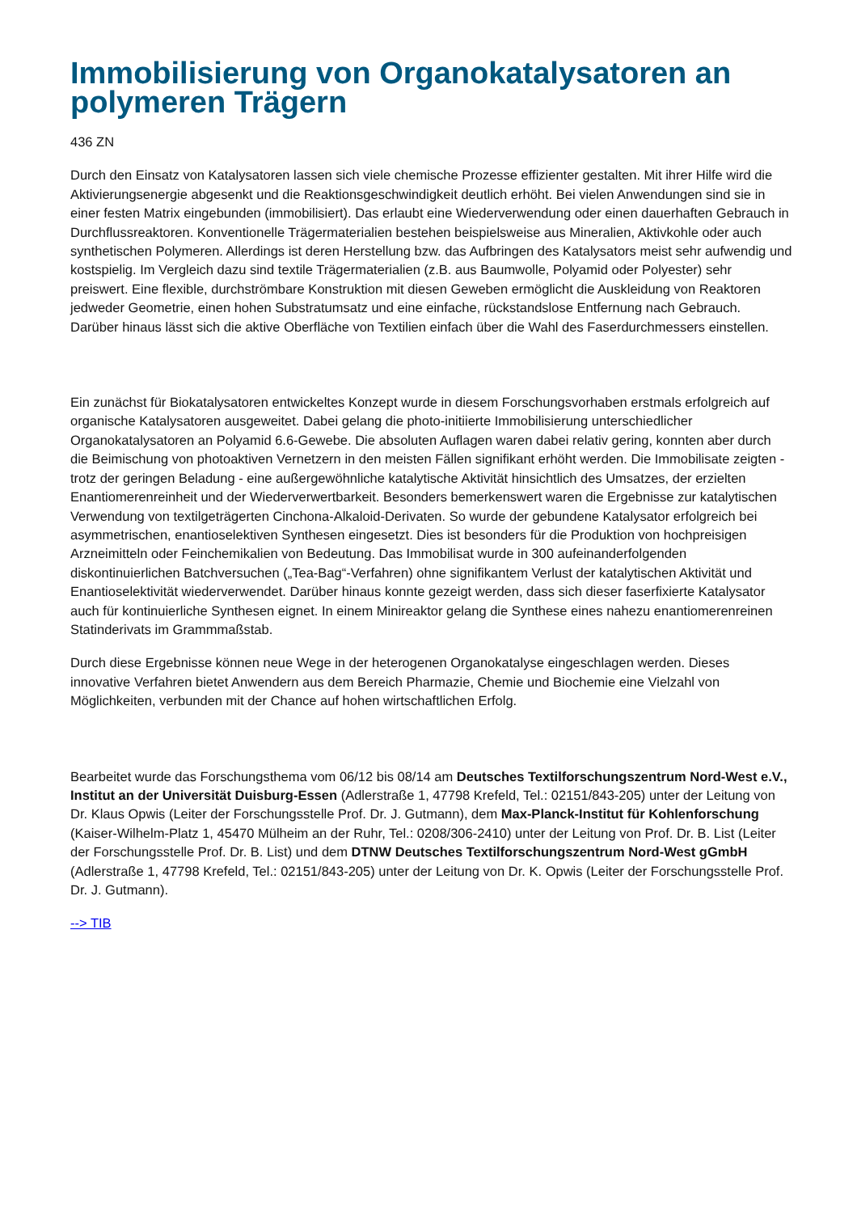Immobilisierung von Organokatalysatoren an polymeren Trägern
436 ZN
Durch den Einsatz von Katalysatoren lassen sich viele chemische Prozesse effizienter gestalten. Mit ihrer Hilfe wird die Aktivierungsenergie abgesenkt und die Reaktionsgeschwindigkeit deutlich erhöht. Bei vielen Anwendungen sind sie in einer festen Matrix eingebunden (immobilisiert). Das erlaubt eine Wiederverwendung oder einen dauerhaften Gebrauch in Durchflussreaktoren. Konventionelle Trägermaterialien bestehen beispielsweise aus Mineralien, Aktivkohle oder auch synthetischen Polymeren. Allerdings ist deren Herstellung bzw. das Aufbringen des Katalysators meist sehr aufwendig und kostspielig. Im Vergleich dazu sind textile Trägermaterialien (z.B. aus Baumwolle, Polyamid oder Polyester) sehr preiswert. Eine flexible, durchströmbare Konstruktion mit diesen Geweben ermöglicht die Auskleidung von Reaktoren jedweder Geometrie, einen hohen Substratumsatz und eine einfache, rückstandslose Entfernung nach Gebrauch. Darüber hinaus lässt sich die aktive Oberfläche von Textilien einfach über die Wahl des Faserdurchmessers einstellen.
Ein zunächst für Biokatalysatoren entwickeltes Konzept wurde in diesem Forschungsvorhaben erstmals erfolgreich auf organische Katalysatoren ausgeweitet. Dabei gelang die photo-initiierte Immobilisierung unterschiedlicher Organokatalysatoren an Polyamid 6.6-Gewebe. Die absoluten Auflagen waren dabei relativ gering, konnten aber durch die Beimischung von photoaktiven Vernetzern in den meisten Fällen signifikant erhöht werden. Die Immobilisate zeigten - trotz der geringen Beladung - eine außergewöhnliche katalytische Aktivität hinsichtlich des Umsatzes, der erzielten Enantiomerenreinheit und der Wiederverwertbarkeit. Besonders bemerkenswert waren die Ergebnisse zur katalytischen Verwendung von textilgeträgerten Cinchona-Alkaloid-Derivaten. So wurde der gebundene Katalysator erfolgreich bei asymmetrischen, enantioselektiven Synthesen eingesetzt. Dies ist besonders für die Produktion von hochpreisigen Arzneimitteln oder Feinchemikalien von Bedeutung. Das Immobilisat wurde in 300 aufeinanderfolgenden diskontinuierlichen Batchversuchen („Tea-Bag“-Verfahren) ohne signifikantem Verlust der katalytischen Aktivität und Enantioselektivität wiederverwendet. Darüber hinaus konnte gezeigt werden, dass sich dieser faserfixierte Katalysator auch für kontinuierliche Synthesen eignet. In einem Minireaktor gelang die Synthese eines nahezu enantiomerenreinen Statinderivats im Grammmaßstab.
Durch diese Ergebnisse können neue Wege in der heterogenen Organokatalyse eingeschlagen werden. Dieses innovative Verfahren bietet Anwendern aus dem Bereich Pharmazie, Chemie und Biochemie eine Vielzahl von Möglichkeiten, verbunden mit der Chance auf hohen wirtschaftlichen Erfolg.
Bearbeitet wurde das Forschungsthema vom 06/12 bis 08/14 am Deutsches Textilforschungszentrum Nord-West e.V., Institut an der Universität Duisburg-Essen (Adlerstraße 1, 47798 Krefeld, Tel.: 02151/843-205) unter der Leitung von Dr. Klaus Opwis (Leiter der Forschungsstelle Prof. Dr. J. Gutmann), dem Max-Planck-Institut für Kohlenforschung (Kaiser-Wilhelm-Platz 1, 45470 Mülheim an der Ruhr, Tel.: 0208/306-2410) unter der Leitung von Prof. Dr. B. List (Leiter der Forschungsstelle Prof. Dr. B. List) und dem DTNW Deutsches Textilforschungszentrum Nord-West gGmbH (Adlerstraße 1, 47798 Krefeld, Tel.: 02151/843-205) unter der Leitung von Dr. K. Opwis (Leiter der Forschungsstelle Prof. Dr. J. Gutmann).
--> TIB